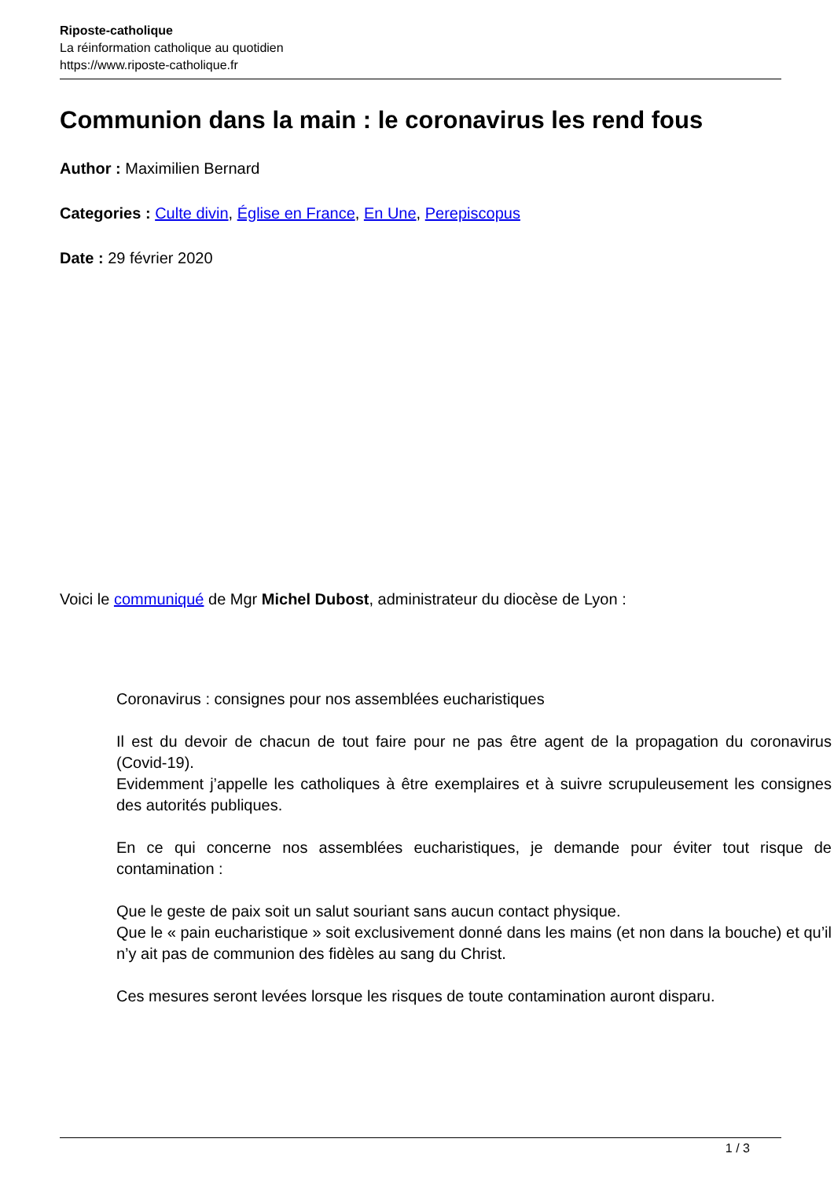Riposte-catholique
La réinformation catholique au quotidien
https://www.riposte-catholique.fr
Communion dans la main : le coronavirus les rend fous
Author : Maximilien Bernard
Categories : Culte divin, Église en France, En Une, Perepiscopus
Date : 29 février 2020
Voici le communiqué de Mgr Michel Dubost, administrateur du diocèse de Lyon :
Coronavirus : consignes pour nos assemblées eucharistiques
Il est du devoir de chacun de tout faire pour ne pas être agent de la propagation du coronavirus (Covid-19).
Evidemment j’appelle les catholiques à être exemplaires et à suivre scrupuleusement les consignes des autorités publiques.
En ce qui concerne nos assemblées eucharistiques, je demande pour éviter tout risque de contamination :
Que le geste de paix soit un salut souriant sans aucun contact physique.
Que le « pain eucharistique » soit exclusivement donné dans les mains (et non dans la bouche) et qu’il n’y ait pas de communion des fidèles au sang du Christ.
Ces mesures seront levées lorsque les risques de toute contamination auront disparu.
1 / 3